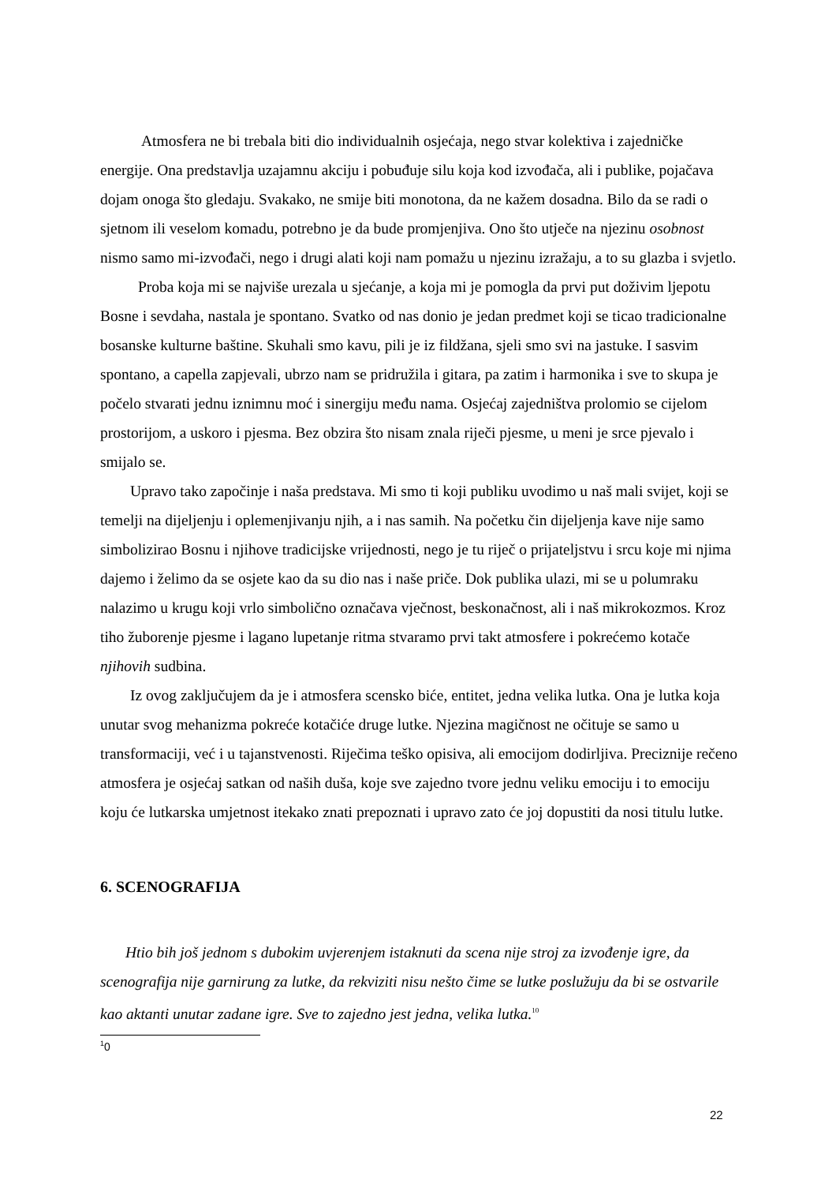Atmosfera ne bi trebala biti dio individualnih osjećaja, nego stvar kolektiva i zajedničke energije. Ona predstavlja uzajamnu akciju i pobuđuje silu koja kod izvođača, ali i publike, pojačava dojam onoga što gledaju. Svakako, ne smije biti monotona, da ne kažem dosadna. Bilo da se radi o sjetnom ili veselom komadu, potrebno je da bude promjenjiva. Ono što utječe na njezinu osobnost nismo samo mi-izvođači, nego i drugi alati koji nam pomažu u njezinu izražaju, a to su glazba i svjetlo.
Proba koja mi se najviše urezala u sjećanje, a koja mi je pomogla da prvi put doživim ljepotu Bosne i sevdaha, nastala je spontano. Svatko od nas donio je jedan predmet koji se ticao tradicionalne bosanske kulturne baštine. Skuhali smo kavu, pili je iz fildžana, sjeli smo svi na jastuke. I sasvim spontano, a capella zapjevali, ubrzo nam se pridružila i gitara, pa zatim i harmonika i sve to skupa je počelo stvarati jednu iznimnu moć i sinergiju među nama. Osjećaj zajedništva prolomio se cijelom prostorijom, a uskoro i pjesma. Bez obzira što nisam znala riječi pjesme, u meni je srce pjevalo i smijalo se.
Upravo tako započinje i naša predstava. Mi smo ti koji publiku uvodimo u naš mali svijet, koji se temelji na dijeljenju i oplemenjivanju njih, a i nas samih. Na početku čin dijeljenja kave nije samo simbolizirao Bosnu i njihove tradicijske vrijednosti, nego je tu riječ o prijateljstvu i srcu koje mi njima dajemo i želimo da se osjete kao da su dio nas i naše priče. Dok publika ulazi, mi se u polumraku nalazimo u krugu koji vrlo simbolično označava vječnost, beskonačnost, ali i naš mikrokozmos. Kroz tiho žuborenje pjesme i lagano lupetanje ritma stvaramo prvi takt atmosfere i pokrećemo kotače njihovih sudbina.
Iz ovog zaključujem da je i atmosfera scensko biće, entitet, jedna velika lutka. Ona je lutka koja unutar svog mehanizma pokreće kotačiće druge lutke. Njezina magičnost ne očituje se samo u transformaciji, već i u tajanstvenosti. Riječima teško opisiva, ali emocijom dodirljiva. Preciznije rečeno atmosfera je osjećaj satkan od naših duša, koje sve zajedno tvore jednu veliku emociju i to emociju koju će lutkarska umjetnost itekako znati prepoznati i upravo zato će joj dopustiti da nosi titulu lutke.
6. SCENOGRAFIJA
Htio bih još jednom s dubokim uvjerenjem istaknuti da scena nije stroj za izvođenje igre, da scenografija nije garnirung za lutke, da rekviziti nisu nešto čime se lutke poslužuju da bi se ostvarile kao aktanti unutar zadane igre. Sve to zajedno jest jedna, velika lutka.<sup>10</sup>
<sup>1</sup> 0
22